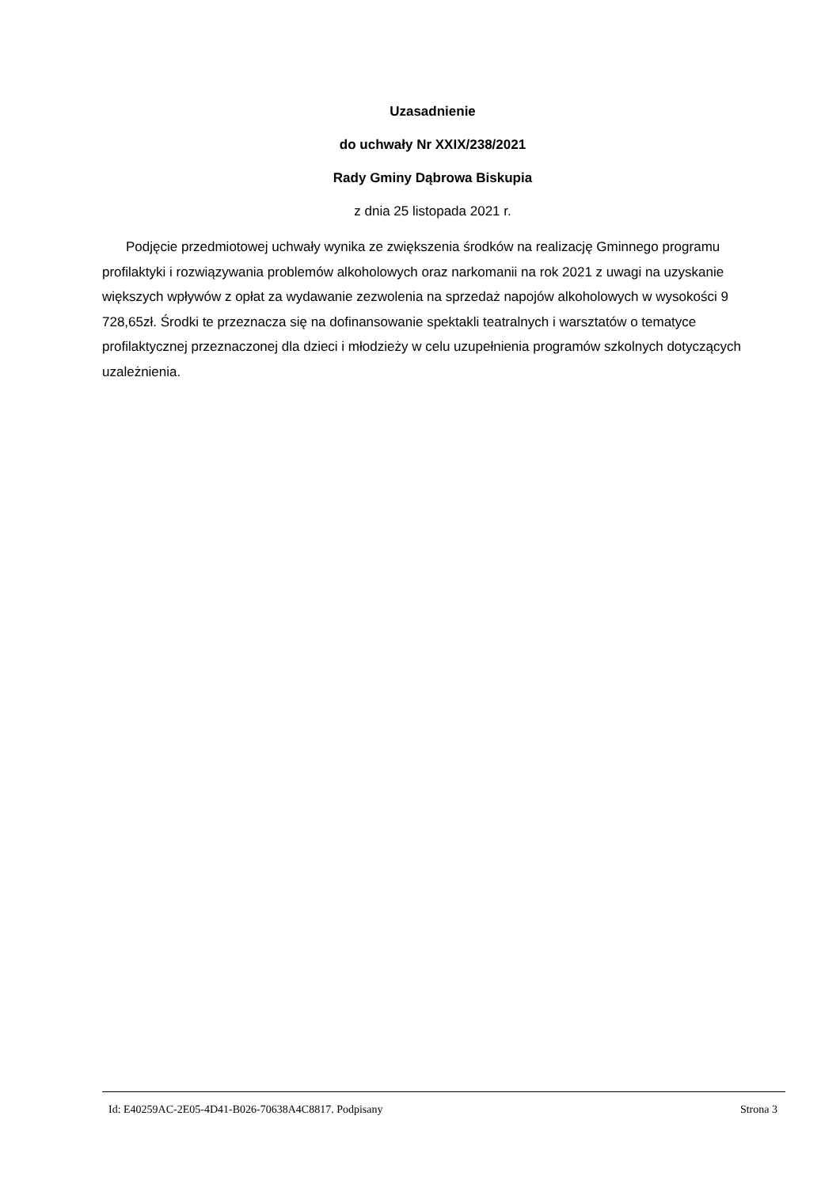Uzasadnienie
do uchwały Nr XXIX/238/2021
Rady Gminy Dąbrowa Biskupia
z dnia 25 listopada 2021 r.
Podjęcie przedmiotowej uchwały wynika ze zwiększenia środków na realizację Gminnego programu profilaktyki i rozwiązywania problemów alkoholowych oraz narkomanii na rok 2021 z uwagi na uzyskanie większych wpływów z opłat za wydawanie zezwolenia na sprzedaż napojów alkoholowych w wysokości 9 728,65zł. Środki te przeznacza się na dofinansowanie spektakli teatralnych i warsztatów o tematyce profilaktycznej przeznaczonej dla dzieci i młodzieży w celu uzupełnienia programów szkolnych dotyczących uzależnienia.
Id: E40259AC-2E05-4D41-B026-70638A4C8817. Podpisany Strona 3